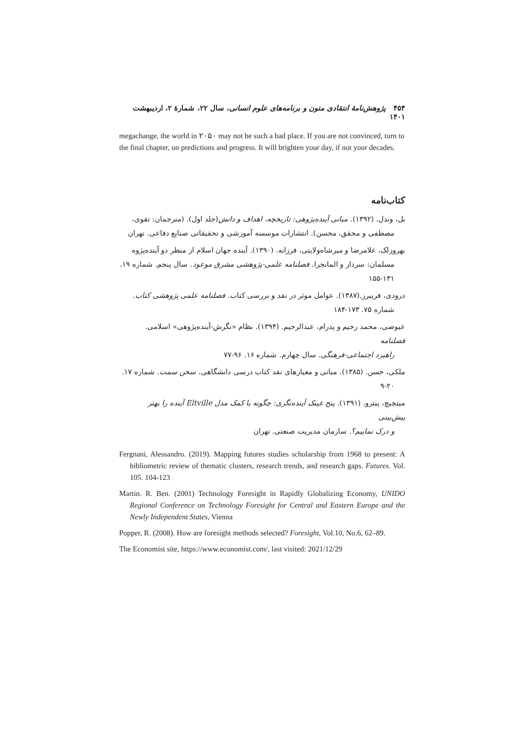۴۵۴ پژوهش‌نامهٔ انتقادی متون و برنامه‌های علوم انسانی، سال ۲۲، شمارهٔ ۲، اردیبهشت ۱۴۰۱
megachange, the world in ۲۰۵۰ may not be such a bad place. If you are not convinced, turn to the final chapter, on predictions and progress. It will brighten your day, if not your decades.
کتاب‌نامه
بل، وندل. (۱۳۹۲). مبانی آینده‌پژوهی: تاریخچه، اهداف و دانش(جلد اول). (مترجمان: تقوی،
مصطفی و محقق، محسن). انتشارات موسسه آموزشی و تحقیقاتی صنایع دفاعی. تهران
بهروزلک، غلامرضا و میرشاه‌ولایتی، فرزانه. (۱۳۹۰). آینده جهان اسلام از منظر دو آینده‌پژوه
مسلمان: سردار و المانجرا. فصلنامه علمی-پژوهشی مشرق موعود. سال پنجم. شماره ۱۹. ۱۳۱-۱۵۵
درودی، فریبرز.(۱۳۸۷). عوامل موثر در نقد و بررسی کتاب. فصلنامه علمی پژوهشی کتاب.
شماره ۷۵. ۱۷۳-۱۸۴
عیوضی، محمد رحیم و پدرام، عبدالرحیم. (۱۳۹۴). نظام «نگرش-آینده‌پژوهی» اسلامی. فصلنامه
راهبرد اجتماعی-فرهنگی. سال چهارم. شماره ۱۶. ۹۶-۷۷
ملکی، حسن. (۱۳۸۵). مبانی و معیارهای نقد کتاب درسی دانشگاهی. سخن سمت. شماره ۱۷.
۹-۲۰
میتچیچ، پیترو. (۱۳۹۱). پنج عینک آینده‌نگری: چگونه با کمک مدل Eltville آینده را بهتر پیش‌بینی
و درک نماییم؟. سازمان مدیریت صنعتی. تهران
Fergnani, Alessandro. (2019). Mapping futures studies scholarship from 1968 to present: A bibliometric review of thematic clusters, research trends, and research gaps. Futures. Vol. 105. 104-123
Martin. R. Ben. (2001) Technology Foresight in Rapidly Globalizing Economy, UNIDO Regional Conference on Technology Foresight for Central and Eastern Europe and the Newly Independent States, Vienna
Popper, R. (2008). How are foresight methods selected? Foresight, Vol.10, No.6, 62–89.
The Economist site, https://www.economist.com/, last visited: 2021/12/29